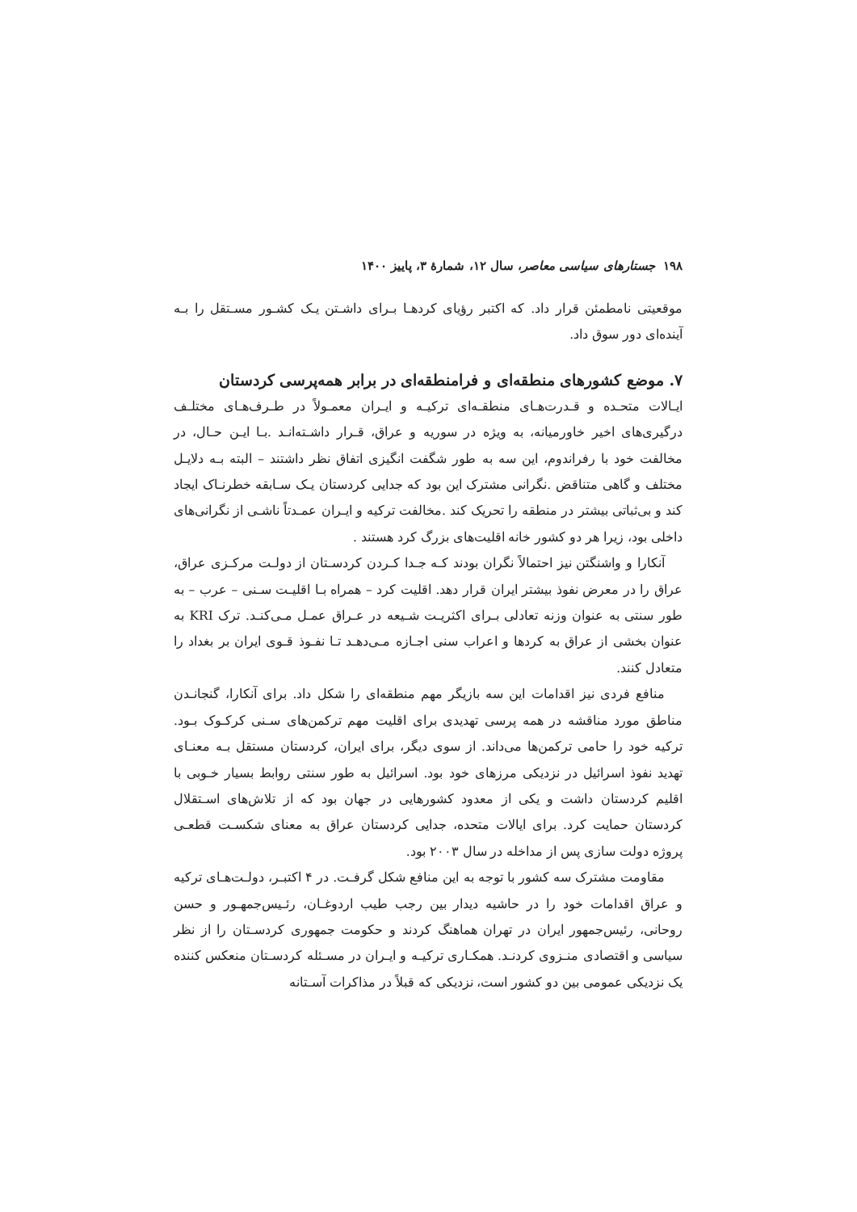۱۹۸ جستارهای سیاسی معاصر، سال ۱۲، شمارهٔ ۳، پاییز ۱۴۰۰
موقعیتی نامطمئن قرار داد. که اکتبر رؤیای کردهـا بـرای داشـتن یـک کشـور مسـتقل را بـه آینده‌ای دور سوق داد.
۷. موضع کشورهای منطقه‌ای و فرامنطقه‌ای در برابر همه‌پرسی کردستان
ایـالات متحـده و قـدرت‌هـای منطقـه‌ای ترکیـه و ایـران معمـولاً در طـرف‌هـای مختلـف درگیری‌های اخیر خاورمیانه، به ویژه در سوریه و عراق، قـرار داشـته‌انـد .بـا ایـن حـال، در مخالفت خود با رفراندوم، این سه به طور شگفت انگیزی اتفاق نظر داشتند – البته بـه دلایـل مختلف و گاهی متناقض .نگرانی مشترک این بود که جدایی کردستان یـک سـابقه خطرنـاک ایجاد کند و بی‌ثباتی بیشتر در منطقه را تحریک کند .مخالفت ترکیه و ایـران عمـدتاً ناشـی از نگرانی‌های داخلی بود، زیرا هر دو کشور خانه اقلیت‌های بزرگ کرد هستند .
آنکارا و واشنگتن نیز احتمالاً نگران بودند کـه جـدا کـردن کردسـتان از دولـت مرکـزی عراق، عراق را در معرض نفوذ بیشتر ایران قرار دهد. اقلیت کرد – همراه بـا اقلیـت سـنی – عرب – به طور سنتی به عنوان وزنه تعادلی بـرای اکثریـت شـیعه در عـراق عمـل مـی‌کنـد. ترک KRI به عنوان بخشی از عراق به کردها و اعراب سنی اجـازه مـی‌دهـد تـا نفـوذ قـوی ایران بر بغداد را متعادل کنند.
منافع فردی نیز اقدامات این سه بازیگر مهم منطقه‌ای را شکل داد. برای آنکارا، گنجانـدن مناطق مورد مناقشه در همه پرسی تهدیدی برای اقلیت مهم ترکمن‌های سـنی کرکـوک بـود. ترکیه خود را حامی ترکمن‌ها می‌داند. از سوی دیگر، برای ایران، کردستان مستقل بـه معنـای تهدید نفوذ اسرائیل در نزدیکی مرزهای خود بود. اسرائیل به طور سنتی روابط بسیار خـوبی با اقلیم کردستان داشت و یکی از معدود کشورهایی در جهان بود که از تلاش‌های اسـتقلال کردستان حمایت کرد. برای ایالات متحده، جدایی کردستان عراق به معنای شکسـت قطعـی پروژه دولت سازی پس از مداخله در سال ۲۰۰۳ بود.
مقاومت مشترک سه کشور با توجه به این منافع شکل گرفـت. در ۴ اکتبـر، دولـت‌هـای ترکیه و عراق اقدامات خود را در حاشیه دیدار بین رجب طیب اردوغـان، رئـیس‌جمهـور و حسن روحانی، رئیس‌جمهور ایران در تهران هماهنگ کردند و حکومت جمهوری کردسـتان را از نظر سیاسی و اقتصادی منـزوی کردنـد. همکـاری ترکیـه و ایـران در مسـئله کردسـتان منعکس کننده یک نزدیکی عمومی بین دو کشور است، نزدیکی که قبلاً در مذاکرات آسـتانه